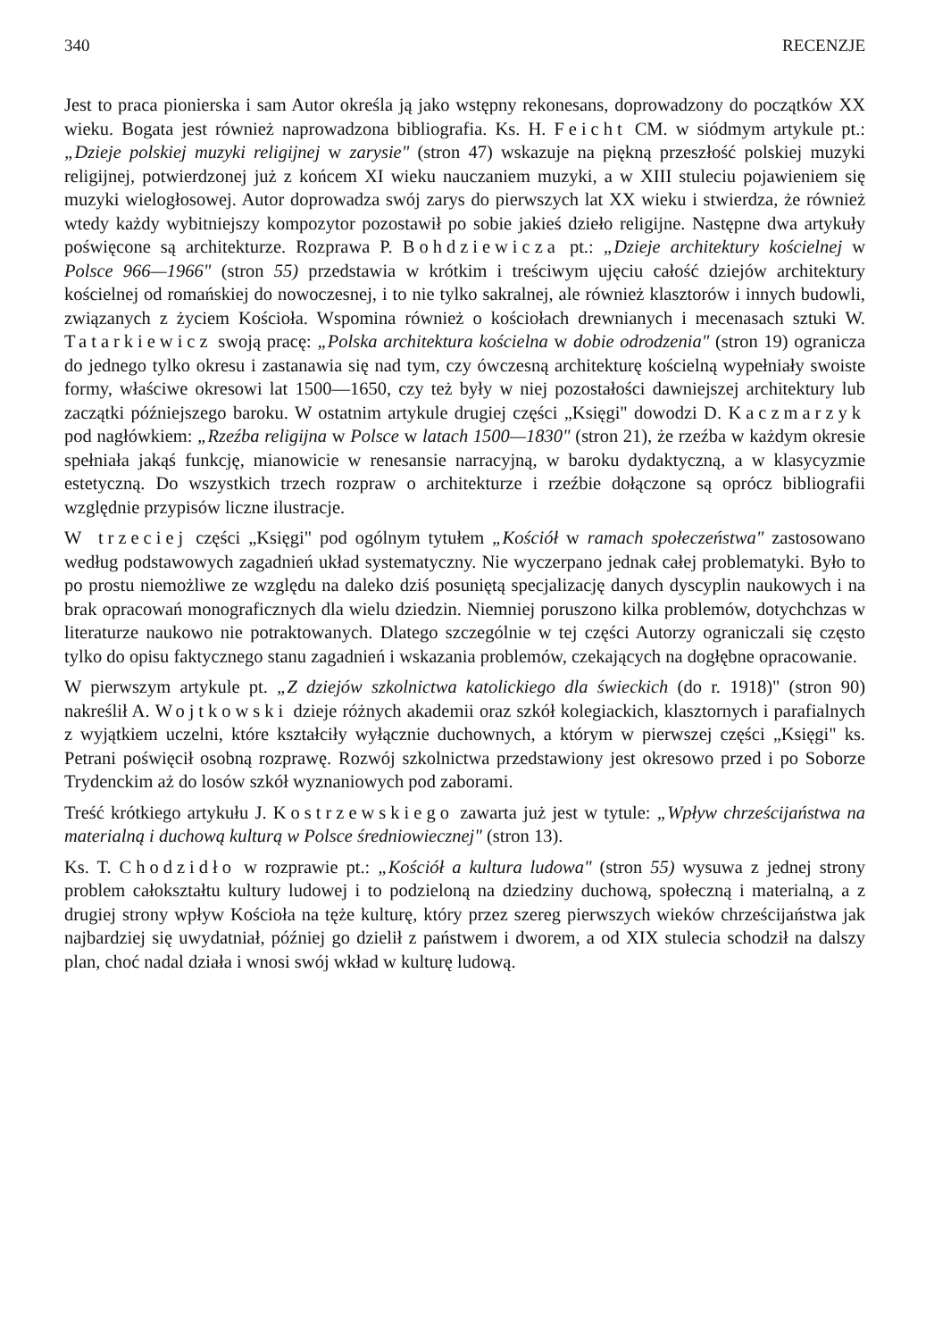340 RECENZJE
Jest to praca pionierska i sam Autor określa ją jako wstępny rekonesans, doprowadzony do początków XX wieku. Bogata jest również naprowadzona bibliografia. Ks. H. Feicht CM. w siódmym artykule pt.: „Dzieje polskiej muzyki religijnej w zarysie" (stron 47) wskazuje na piękną przeszłość polskiej muzyki religijnej, potwierdzonej już z końcem XI wieku nauczaniem muzyki, a w XIII stuleciu pojawieniem się muzyki wielogłosowej. Autor doprowadza swój zarys do pierwszych lat XX wieku i stwierdza, że również wtedy każdy wybitniejszy kompozytor pozostawił po sobie jakieś dzieło religijne. Następne dwa artykuły poświęcone są architekturze. Rozprawa P. Bohdziewicza pt.: „Dzieje architektury kościelnej w Polsce 966—1966" (stron 55) przedstawia w krótkim i treściwym ujęciu całość dziejów architektury kościelnej od romańskiej do nowoczesnej, i to nie tylko sakralnej, ale również klasztorów i innych budowli, związanych z życiem Kościoła. Wspomina również o kościołach drewnianych i mecenasach sztuki W. Tatarkiewicz swoją pracę: „Polska architektura kościelna w dobie odrodzenia" (stron 19) ogranicza do jednego tylko okresu i zastanawia się nad tym, czy ówczesną architekturę kościelną wypełniały swoiste formy, właściwe okresowi lat 1500—1650, czy też były w niej pozostałości dawniejszej architektury lub zaczątki późniejszego baroku. W ostatnim artykule drugiej części „Księgi" dowodzi D. Kaczmarzyk pod nagłówkiem: „Rzeźba religijna w Polsce w latach 1500—1830" (stron 21), że rzeźba w każdym okresie spełniała jakąś funkcję, mianowicie w renesansie narracyjną, w baroku dydaktyczną, a w klasycyzmie estetyczną. Do wszystkich trzech rozpraw o architekturze i rzeźbie dołączone są oprócz bibliografii względnie przypisów liczne ilustracje.
W trzeciej części „Księgi" pod ogólnym tytułem „Kościół w ramach społeczeństwa" zastosowano według podstawowych zagadnień układ systematyczny. Nie wyczerpano jednak całej problematyki. Było to po prostu niemożliwe ze względu na daleko dziś posuniętą specjalizację danych dyscyplin naukowych i na brak opracowań monograficznych dla wielu dziedzin. Niemniej poruszono kilka problemów, dotychchzas w literaturze naukowo nie potraktowanych. Dlatego szczególnie w tej części Autorzy ograniczali się często tylko do opisu faktycznego stanu zagadnień i wskazania problemów, czekających na dogłębne opracowanie.
W pierwszym artykule pt. „Z dziejów szkolnictwa katolickiego dla świeckich (do r. 1918)" (stron 90) nakreślił A. Wojtkowski dzieje różnych akademii oraz szkół kolegiackich, klasztornych i parafialnych z wyjątkiem uczelni, które kształciły wyłącznie duchownych, a którym w pierwszej części „Księgi" ks. Petrani poświęcił osobną rozprawę. Rozwój szkolnictwa przedstawiony jest okresowo przed i po Soborze Trydenckim aż do losów szkół wyznaniowych pod zaborami.
Treść krótkiego artykułu J. Kostrzewskiego zawarta już jest w tytule: „Wpływ chrześcijaństwa na materialną i duchową kulturą w Polsce średniowiecznej" (stron 13).
Ks. T. Chodzidło w rozprawie pt.: „Kościół a kultura ludowa" (stron 55) wysuwa z jednej strony problem całokształtu kultury ludowej i to podzieloną na dziedziny duchową, społeczną i materialną, a z drugiej strony wpływ Kościoła na tęże kulturę, który przez szereg pierwszych wieków chrześcijaństwa jak najbardziej się uwydatniał, później go dzielił z państwem i dworem, a od XIX stulecia schodził na dalszy plan, choć nadal działa i wnosi swój wkład w kulturę ludową.